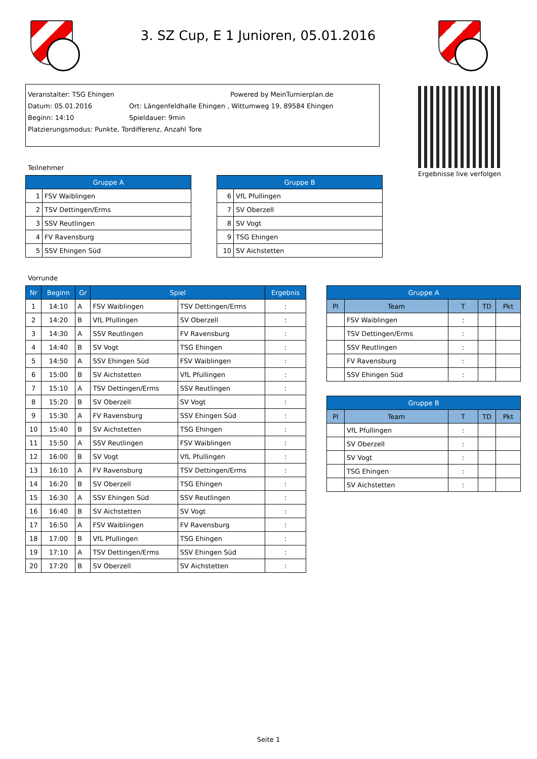3. SZ Cup, E 1 Junioren, 05.01.2016
Veranstalter: TSG Ehingen Powered by MeinTurnierplan.de
Datum: 05.01.2016 Ort: Längenfeldhalle Ehingen , Wittumweg 19, 89584 Ehingen
Beginn: 14:10 Spieldauer: 9min
Platzierungsmodus: Punkte, Tordifferenz, Anzahl Tore
Ergebnisse live verfolgen
Teilnehmer
| Gruppe A | |
| --- | --- |
| 1 | FSV Waiblingen |
| 2 | TSV Dettingen/Erms |
| 3 | SSV Reutlingen |
| 4 | FV Ravensburg |
| 5 | SSV Ehingen Süd |
| Gruppe B | |
| --- | --- |
| 6 | VfL Pfullingen |
| 7 | SV Oberzell |
| 8 | SV Vogt |
| 9 | TSG Ehingen |
| 10 | SV Aichstetten |
Vorrunde
| Nr | Beginn | Gr | Spiel | | Ergebnis |
| --- | --- | --- | --- | --- | --- |
| 1 | 14:10 | A | FSV Waiblingen | TSV Dettingen/Erms | : |
| 2 | 14:20 | B | VfL Pfullingen | SV Oberzell | : |
| 3 | 14:30 | A | SSV Reutlingen | FV Ravensburg | : |
| 4 | 14:40 | B | SV Vogt | TSG Ehingen | : |
| 5 | 14:50 | A | SSV Ehingen Süd | FSV Waiblingen | : |
| 6 | 15:00 | B | SV Aichstetten | VfL Pfullingen | : |
| 7 | 15:10 | A | TSV Dettingen/Erms | SSV Reutlingen | : |
| 8 | 15:20 | B | SV Oberzell | SV Vogt | : |
| 9 | 15:30 | A | FV Ravensburg | SSV Ehingen Süd | : |
| 10 | 15:40 | B | SV Aichstetten | TSG Ehingen | : |
| 11 | 15:50 | A | SSV Reutlingen | FSV Waiblingen | : |
| 12 | 16:00 | B | SV Vogt | VfL Pfullingen | : |
| 13 | 16:10 | A | FV Ravensburg | TSV Dettingen/Erms | : |
| 14 | 16:20 | B | SV Oberzell | TSG Ehingen | : |
| 15 | 16:30 | A | SSV Ehingen Süd | SSV Reutlingen | : |
| 16 | 16:40 | B | SV Aichstetten | SV Vogt | : |
| 17 | 16:50 | A | FSV Waiblingen | FV Ravensburg | : |
| 18 | 17:00 | B | VfL Pfullingen | TSG Ehingen | : |
| 19 | 17:10 | A | TSV Dettingen/Erms | SSV Ehingen Süd | : |
| 20 | 17:20 | B | SV Oberzell | SV Aichstetten | : |
| Gruppe A | | | | |
| --- | --- | --- | --- | --- |
| Pl | Team | T | TD | Pkt |
| | FSV Waiblingen | : | | |
| | TSV Dettingen/Erms | : | | |
| | SSV Reutlingen | : | | |
| | FV Ravensburg | : | | |
| | SSV Ehingen Süd | : | | |
| Gruppe B | | | | |
| --- | --- | --- | --- | --- |
| Pl | Team | T | TD | Pkt |
| | VfL Pfullingen | : | | |
| | SV Oberzell | : | | |
| | SV Vogt | : | | |
| | TSG Ehingen | : | | |
| | SV Aichstetten | : | | |
Seite 1